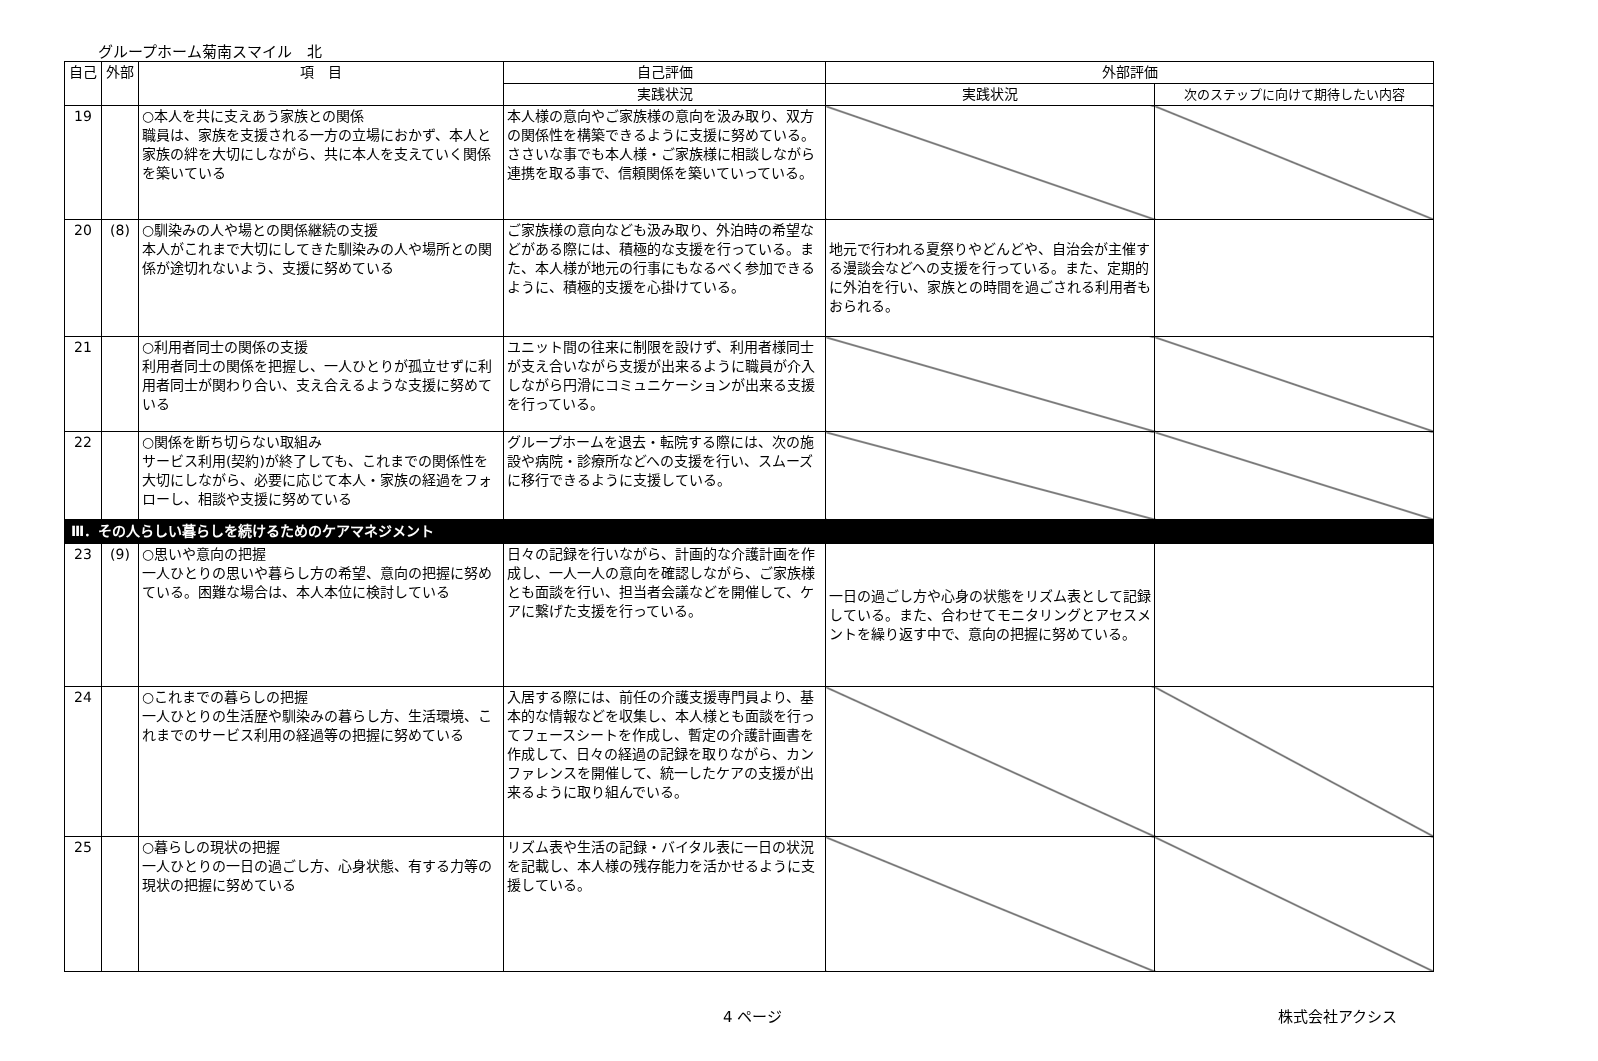グループホーム菊南スマイル　北
| 自己 | 外部 | 項 目 | 自己評価 | 外部評価 | |
| --- | --- | --- | --- | --- | --- |
| | | | 実践状況 | 実践状況 | 次のステップに向けて期待したい内容 |
| 19 | | ○本人を共に支えあう家族との関係 職員は、家族を支援される一方の立場におかず、本人と家族の絆を大切にしながら、共に本人を支えていく関係を築いている | 本人様の意向やご家族様の意向を汲み取り、双方の関係性を構築できるように支援に努めている。ささいな事でも本人様・ご家族様に相談しながら連携を取る事で、信頼関係を築いていっている。 | | |
| 20 | (8) | ○馴染みの人や場との関係継続の支援 本人がこれまで大切にしてきた馴染みの人や場所との関係が途切れないよう、支援に努めている | ご家族様の意向なども汲み取り、外泊時の希望などがある際には、積極的な支援を行っている。また、本人様が地元の行事にもなるべく参加できるように、積極的支援を心掛けている。 | 地元で行われる夏祭りやどんどや、自治会が主催する漫談会などへの支援を行っている。また、定期的に外泊を行い、家族との時間を過ごされる利用者もおられる。 | |
| 21 | | ○利用者同士の関係の支援 利用者同士の関係を把握し、一人ひとりが孤立せずに利用者同士が関わり合い、支え合えるような支援に努めている | ユニット間の往来に制限を設けず、利用者様同士が支え合いながら支援が出来るように職員が介入しながら円滑にコミュニケーションが出来る支援を行っている。 | | |
| 22 | | ○関係を断ち切らない取組み サービス利用(契約)が終了しても、これまでの関係性を大切にしながら、必要に応じて本人・家族の経過をフォローし、相談や支援に努めている | グループホームを退去・転院する際には、次の施設や病院・診療所などへの支援を行い、スムーズに移行できるように支援している。 | | |
| Ⅲ．その人らしい暮らしを続けるためのケアマネジメント | | | | | |
| 23 | (9) | ○思いや意向の把握 一人ひとりの思いや暮らし方の希望、意向の把握に努めている。困難な場合は、本人本位に検討している | 日々の記録を行いながら、計画的な介護計画を作成し、一人一人の意向を確認しながら、ご家族様とも面談を行い、担当者会議などを開催して、ケアに繋げた支援を行っている。 | 一日の過ごし方や心身の状態をリズム表として記録している。また、合わせてモニタリングとアセスメントを繰り返す中で、意向の把握に努めている。 | |
| 24 | | ○これまでの暮らしの把握 一人ひとりの生活歴や馴染みの暮らし方、生活環境、これまでのサービス利用の経過等の把握に努めている | 入居する際には、前任の介護支援専門員より、基本的な情報などを収集し、本人様とも面談を行ってフェースシートを作成し、暫定の介護計画書を作成して、日々の経過の記録を取りながら、カンファレンスを開催して、統一したケアの支援が出来るように取り組んでいる。 | | |
| 25 | | ○暮らしの現状の把握 一人ひとりの一日の過ごし方、心身状態、有する力等の現状の把握に努めている | リズム表や生活の記録・バイタル表に一日の状況を記載し、本人様の残存能力を活かせるように支援している。 | | |
4 ページ 株式会社アクシス